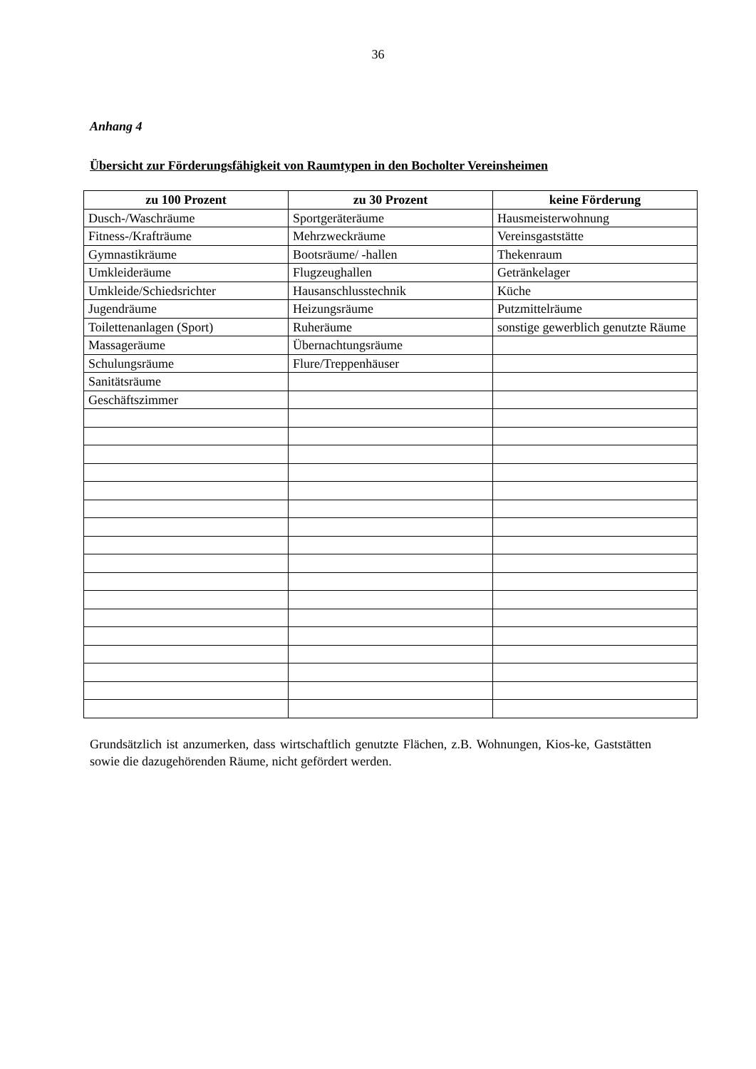36
Anhang 4
Übersicht zur Förderungsfähigkeit von Raumtypen in den Bocholter Vereinsheimen
| zu 100 Prozent | zu 30 Prozent | keine Förderung |
| --- | --- | --- |
| Dusch-/Waschräume | Sportgeräteräume | Hausmeisterwohnung |
| Fitness-/Krafträume | Mehrzweckräume | Vereinsgaststätte |
| Gymnastikräume | Bootsräume/ -hallen | Thekenraum |
| Umkleideräume | Flugzeughallen | Getränkelager |
| Umkleide/Schiedsrichter | Hausanschlusstechnik | Küche |
| Jugendräume | Heizungsräume | Putzmittelräume |
| Toilettenanlagen (Sport) | Ruheräume | sonstige gewerblich genutzte Räume |
| Massageräume | Übernachtungsräume | |
| Schulungsräume | Flure/Treppenhäuser | |
| Sanitätsräume | | |
| Geschäftszimmer | | |
Grundsätzlich ist anzumerken, dass wirtschaftlich genutzte Flächen, z.B. Wohnungen, Kios-ke, Gaststätten sowie die dazugehörenden Räume, nicht gefördert werden.